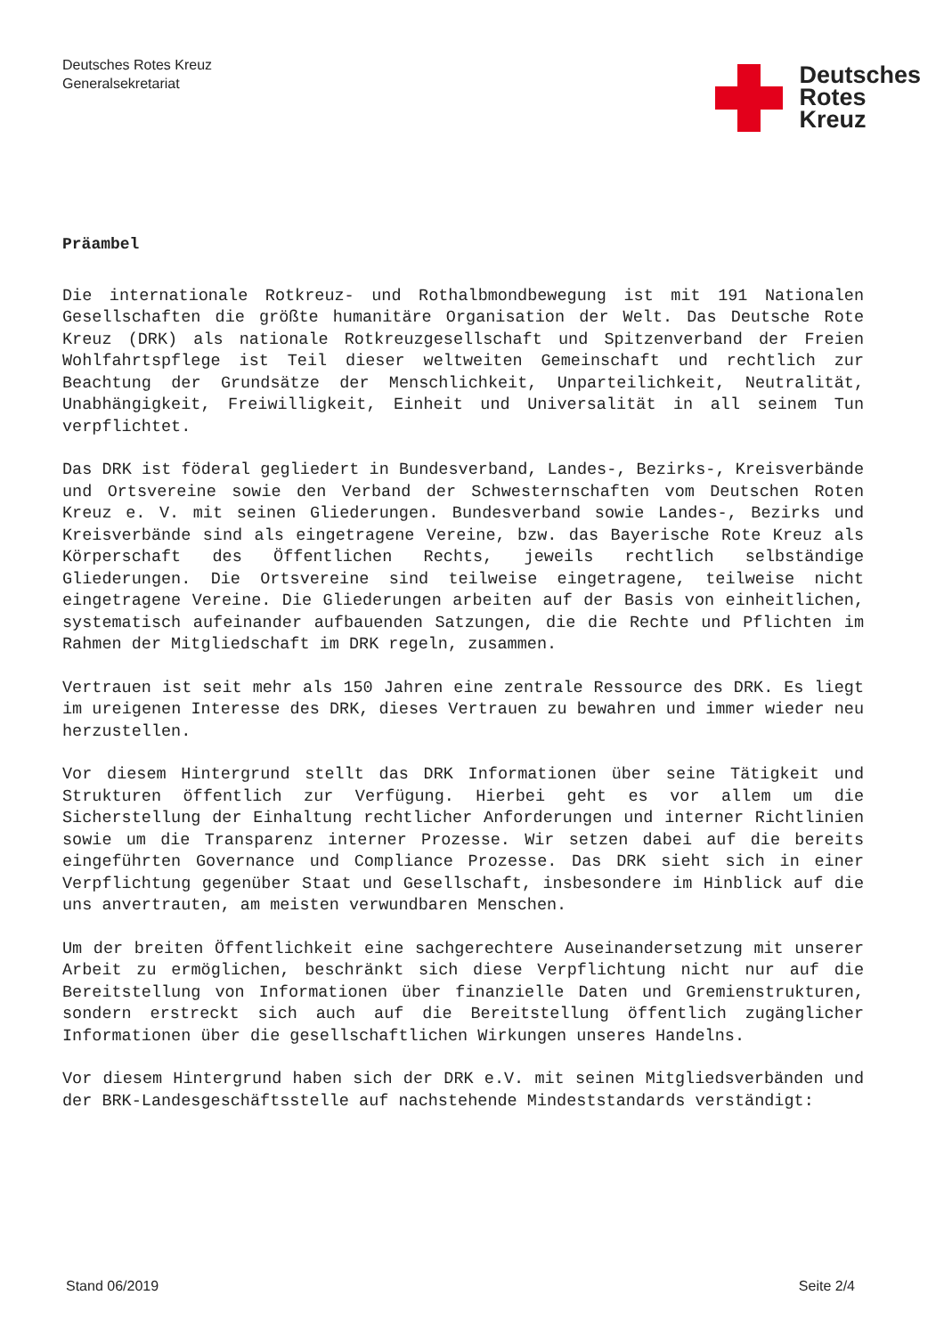Deutsches Rotes Kreuz
Generalsekretariat
Deutsches
Rotes
Kreuz
Präambel
Die internationale Rotkreuz- und Rothalbmondbewegung ist mit 191 Nationalen Gesellschaften die größte humanitäre Organisation der Welt. Das Deutsche Rote Kreuz (DRK) als nationale Rotkreuzgesellschaft und Spitzenverband der Freien Wohlfahrtspflege ist Teil dieser weltweiten Gemeinschaft und rechtlich zur Beachtung der Grundsätze der Menschlichkeit, Unparteilichkeit, Neutralität, Unabhängigkeit, Freiwilligkeit, Einheit und Universalität in all seinem Tun verpflichtet.
Das DRK ist föderal gegliedert in Bundesverband, Landes-, Bezirks-, Kreisverbände und Ortsvereine sowie den Verband der Schwesternschaften vom Deutschen Roten Kreuz e. V. mit seinen Gliederungen. Bundesverband sowie Landes-, Bezirks und Kreisverbände sind als eingetragene Vereine, bzw. das Bayerische Rote Kreuz als Körperschaft des Öffentlichen Rechts, jeweils rechtlich selbständige Gliederungen. Die Ortsvereine sind teilweise eingetragene, teilweise nicht eingetragene Vereine. Die Gliederungen arbeiten auf der Basis von einheitlichen, systematisch aufeinander aufbauenden Satzungen, die die Rechte und Pflichten im Rahmen der Mitgliedschaft im DRK regeln, zusammen.
Vertrauen ist seit mehr als 150 Jahren eine zentrale Ressource des DRK. Es liegt im ureigenen Interesse des DRK, dieses Vertrauen zu bewahren und immer wieder neu herzustellen.
Vor diesem Hintergrund stellt das DRK Informationen über seine Tätigkeit und Strukturen öffentlich zur Verfügung. Hierbei geht es vor allem um die Sicherstellung der Einhaltung rechtlicher Anforderungen und interner Richtlinien sowie um die Transparenz interner Prozesse. Wir setzen dabei auf die bereits eingeführten Governance und Compliance Prozesse. Das DRK sieht sich in einer Verpflichtung gegenüber Staat und Gesellschaft, insbesondere im Hinblick auf die uns anvertrauten, am meisten verwundbaren Menschen.
Um der breiten Öffentlichkeit eine sachgerechtere Auseinandersetzung mit unserer Arbeit zu ermöglichen, beschränkt sich diese Verpflichtung nicht nur auf die Bereitstellung von Informationen über finanzielle Daten und Gremienstrukturen, sondern erstreckt sich auch auf die Bereitstellung öffentlich zugänglicher Informationen über die gesellschaftlichen Wirkungen unseres Handelns.
Vor diesem Hintergrund haben sich der DRK e.V. mit seinen Mitgliedsverbänden und der BRK-Landesgeschäftsstelle auf nachstehende Mindeststandards verständigt:
Stand 06/2019 Seite 2/4